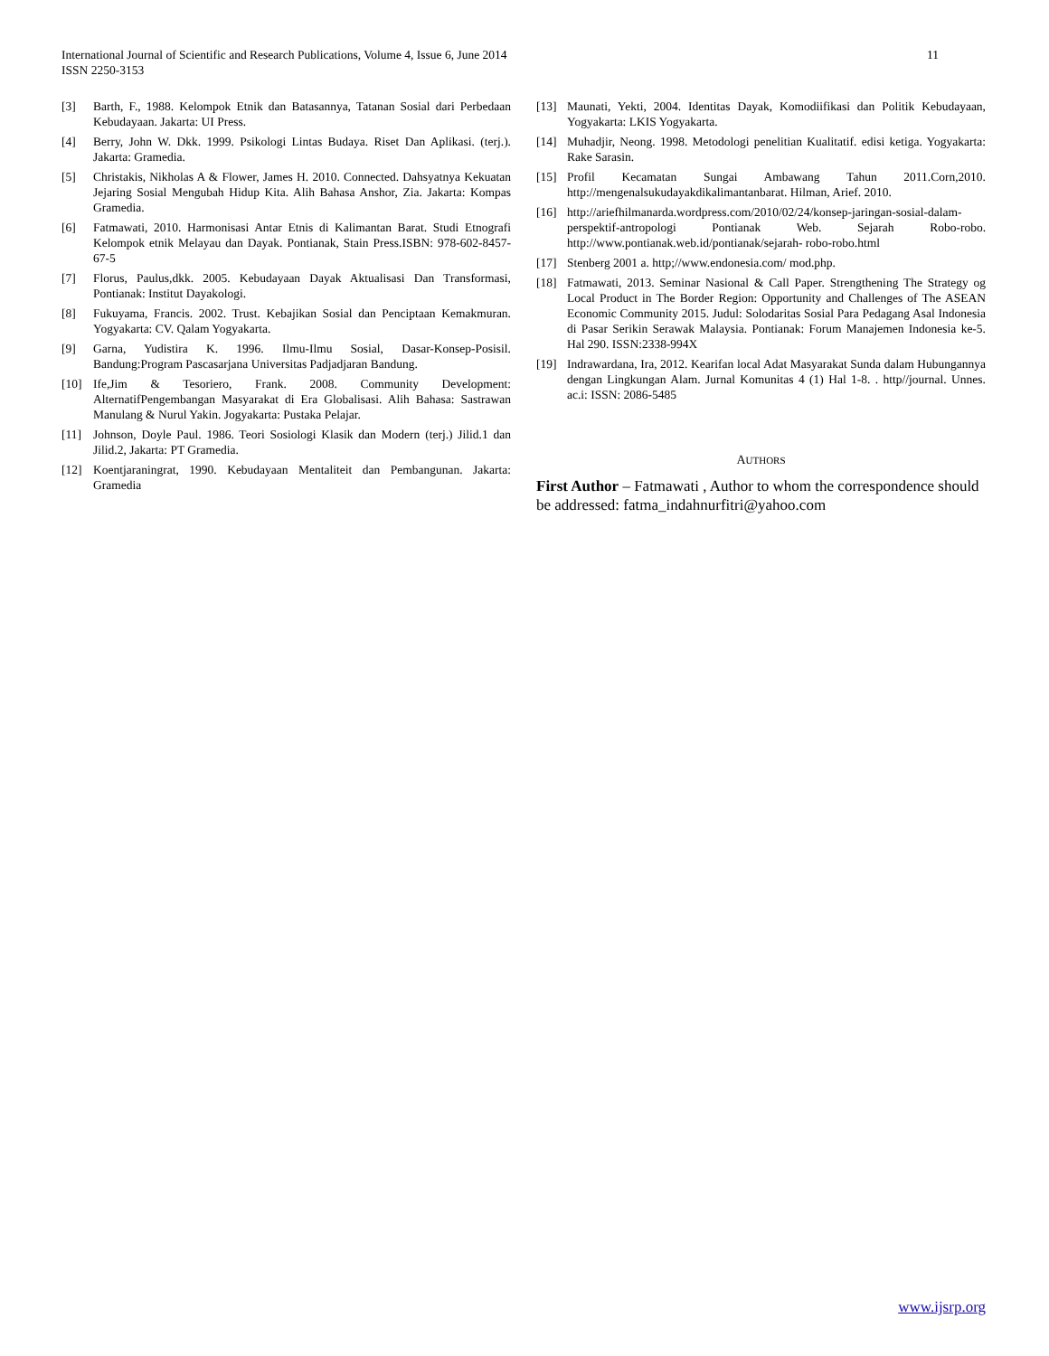11 International Journal of Scientific and Research Publications, Volume 4, Issue 6, June 2014
ISSN 2250-3153
[3] Barth, F., 1988. Kelompok Etnik dan Batasannya, Tatanan Sosial dari Perbedaan Kebudayaan. Jakarta: UI Press.
[4] Berry, John W. Dkk. 1999. Psikologi Lintas Budaya. Riset Dan Aplikasi. (terj.). Jakarta: Gramedia.
[5] Christakis, Nikholas A & Flower, James H. 2010. Connected. Dahsyatnya Kekuatan Jejaring Sosial Mengubah Hidup Kita. Alih Bahasa Anshor, Zia. Jakarta: Kompas Gramedia.
[6] Fatmawati, 2010. Harmonisasi Antar Etnis di Kalimantan Barat. Studi Etnografi Kelompok etnik Melayau dan Dayak. Pontianak, Stain Press.ISBN: 978-602-8457-67-5
[7] Florus, Paulus,dkk. 2005. Kebudayaan Dayak Aktualisasi Dan Transformasi, Pontianak: Institut Dayakologi.
[8] Fukuyama, Francis. 2002. Trust. Kebajikan Sosial dan Penciptaan Kemakmuran. Yogyakarta: CV. Qalam Yogyakarta.
[9] Garna, Yudistira K. 1996. Ilmu-Ilmu Sosial, Dasar-Konsep-Posisil. Bandung:Program Pascasarjana Universitas Padjadjaran Bandung.
[10] Ife,Jim & Tesoriero, Frank. 2008. Community Development: AlternatifPengembangan Masyarakat di Era Globalisasi. Alih Bahasa: Sastrawan Manulang & Nurul Yakin. Jogyakarta: Pustaka Pelajar.
[11] Johnson, Doyle Paul. 1986. Teori Sosiologi Klasik dan Modern (terj.) Jilid.1 dan Jilid.2, Jakarta: PT Gramedia.
[12] Koentjaraningrat, 1990. Kebudayaan Mentaliteit dan Pembangunan. Jakarta: Gramedia
[13] Maunati, Yekti, 2004. Identitas Dayak, Komodiifikasi dan Politik Kebudayaan, Yogyakarta: LKIS Yogyakarta.
[14] Muhadjir, Neong. 1998. Metodologi penelitian Kualitatif. edisi ketiga. Yogyakarta: Rake Sarasin.
[15] Profil Kecamatan Sungai Ambawang Tahun 2011.Corn,2010. http://mengenalsukudayakdikalimantanbarat. Hilman, Arief. 2010.
[16] http://ariefhilmanarda.wordpress.com/2010/02/24/konsep-jaringan-sosial-dalam-perspektif-antropologi Pontianak Web. Sejarah Robo-robo. http://www.pontianak.web.id/pontianak/sejarah- robo-robo.html
[17] Stenberg 2001 a. http;//www.endonesia.com/ mod.php.
[18] Fatmawati, 2013. Seminar Nasional & Call Paper. Strengthening The Strategy og Local Product in The Border Region: Opportunity and Challenges of The ASEAN Economic Community 2015. Judul: Solodaritas Sosial Para Pedagang Asal Indonesia di Pasar Serikin Serawak Malaysia. Pontianak: Forum Manajemen Indonesia ke-5. Hal 290. ISSN:2338-994X
[19] Indrawardana, Ira, 2012. Kearifan local Adat Masyarakat Sunda dalam Hubungannya dengan Lingkungan Alam. Jurnal Komunitas 4 (1) Hal 1-8. . http//journal. Unnes. ac.i: ISSN: 2086-5485
AUTHORS
First Author – Fatmawati , Author to whom the correspondence should be addressed: fatma_indahnurfitri@yahoo.com
www.ijsrp.org